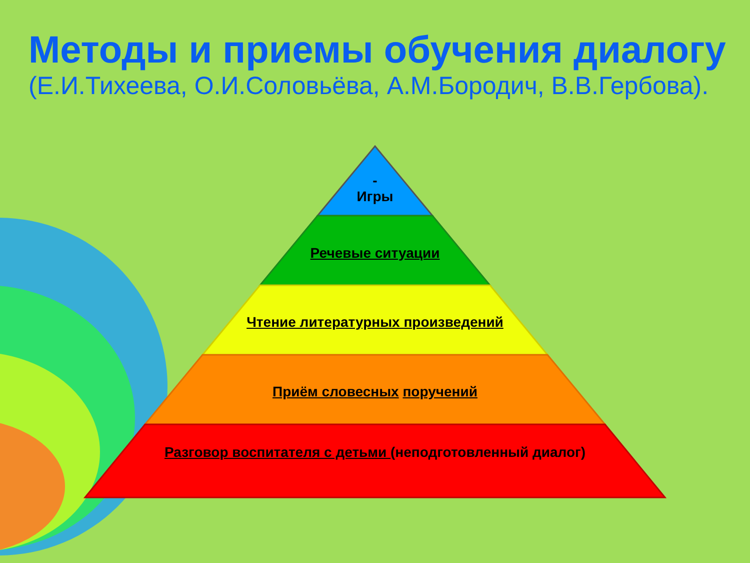Методы и приемы обучения диалогу
(Е.И.Тихеева, О.И.Соловьёва, А.М.Бородич, В.В.Гербова).
-
Игры
Речевые ситуации
Чтение литературных произведений
Приём словесных поручений
Разговор воспитателя с детьми (неподготовленный диалог)